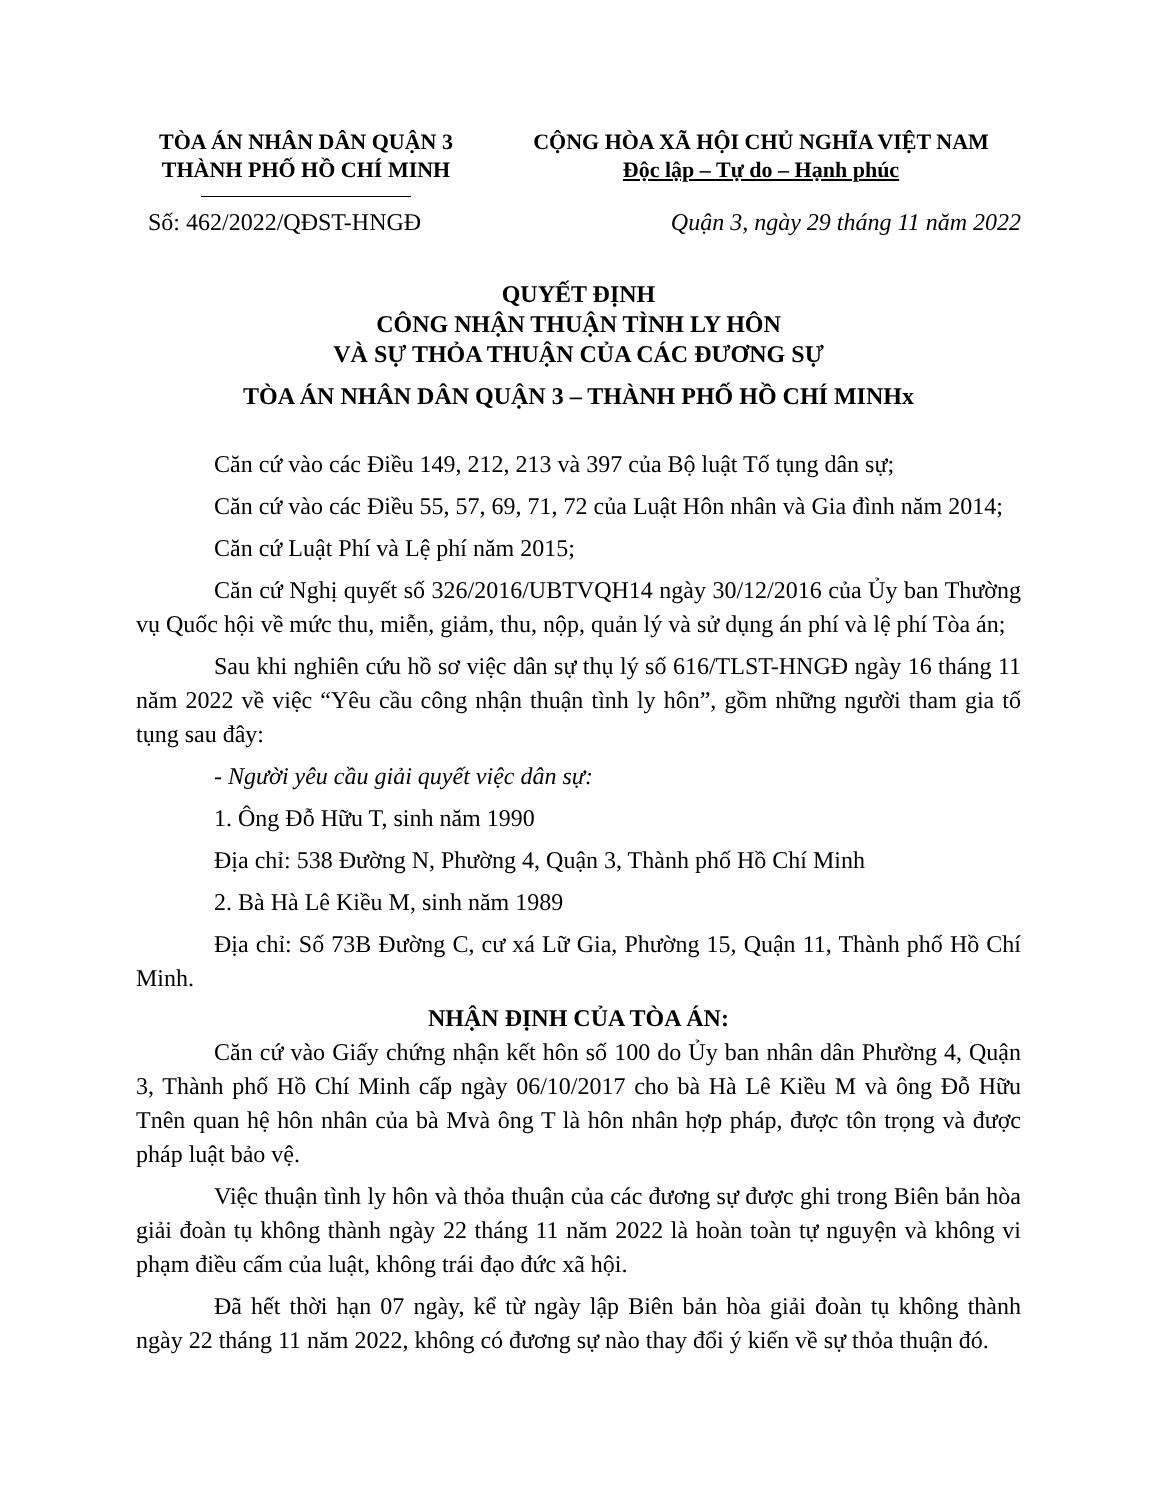TÒA ÁN NHÂN DÂN QUẬN 3
THÀNH PHỐ HỒ CHÍ MINH
CỘNG HÒA XÃ HỘI CHỦ NGHĨA VIỆT NAM
Độc lập – Tự do – Hạnh phúc
Số: 462/2022/QĐST-HNGĐ Quận 3, ngày 29 tháng 11 năm 2022
QUYẾT ĐỊNH
CÔNG NHẬN THUẬN TÌNH LY HÔN
VÀ SỰ THỎA THUẬN CỦA CÁC ĐƯƠNG SỰ
TÒA ÁN NHÂN DÂN QUẬN 3 – THÀNH PHỐ HỒ CHÍ MINHx
Căn cứ vào các Điều 149, 212, 213 và 397 của Bộ luật Tố tụng dân sự;
Căn cứ vào các Điều 55, 57, 69, 71, 72 của Luật Hôn nhân và Gia đình năm 2014;
Căn cứ Luật Phí và Lệ phí năm 2015;
Căn cứ Nghị quyết số 326/2016/UBTVQH14 ngày 30/12/2016 của Ủy ban Thường vụ Quốc hội về mức thu, miễn, giảm, thu, nộp, quản lý và sử dụng án phí và lệ phí Tòa án;
Sau khi nghiên cứu hồ sơ việc dân sự thụ lý số 616/TLST-HNGĐ ngày 16 tháng 11 năm 2022 về việc “Yêu cầu công nhận thuận tình ly hôn”, gồm những người tham gia tố tụng sau đây:
- Người yêu cầu giải quyết việc dân sự:
1. Ông Đỗ Hữu T, sinh năm 1990
Địa chỉ: 538 Đường N, Phường 4, Quận 3, Thành phố Hồ Chí Minh
2. Bà Hà Lê Kiều M, sinh năm 1989
Địa chỉ: Số 73B Đường C, cư xá Lữ Gia, Phường 15, Quận 11, Thành phố Hồ Chí Minh.
NHẬN ĐỊNH CỦA TÒA ÁN:
Căn cứ vào Giấy chứng nhận kết hôn số 100 do Ủy ban nhân dân Phường 4, Quận 3, Thành phố Hồ Chí Minh cấp ngày 06/10/2017 cho bà Hà Lê Kiều M và ông Đỗ Hữu Tnên quan hệ hôn nhân của bà Mvà ông T là hôn nhân hợp pháp, được tôn trọng và được pháp luật bảo vệ.
Việc thuận tình ly hôn và thỏa thuận của các đương sự được ghi trong Biên bản hòa giải đoàn tụ không thành ngày 22 tháng 11 năm 2022 là hoàn toàn tự nguyện và không vi phạm điều cấm của luật, không trái đạo đức xã hội.
Đã hết thời hạn 07 ngày, kể từ ngày lập Biên bản hòa giải đoàn tụ không thành ngày 22 tháng 11 năm 2022, không có đương sự nào thay đổi ý kiến về sự thỏa thuận đó.